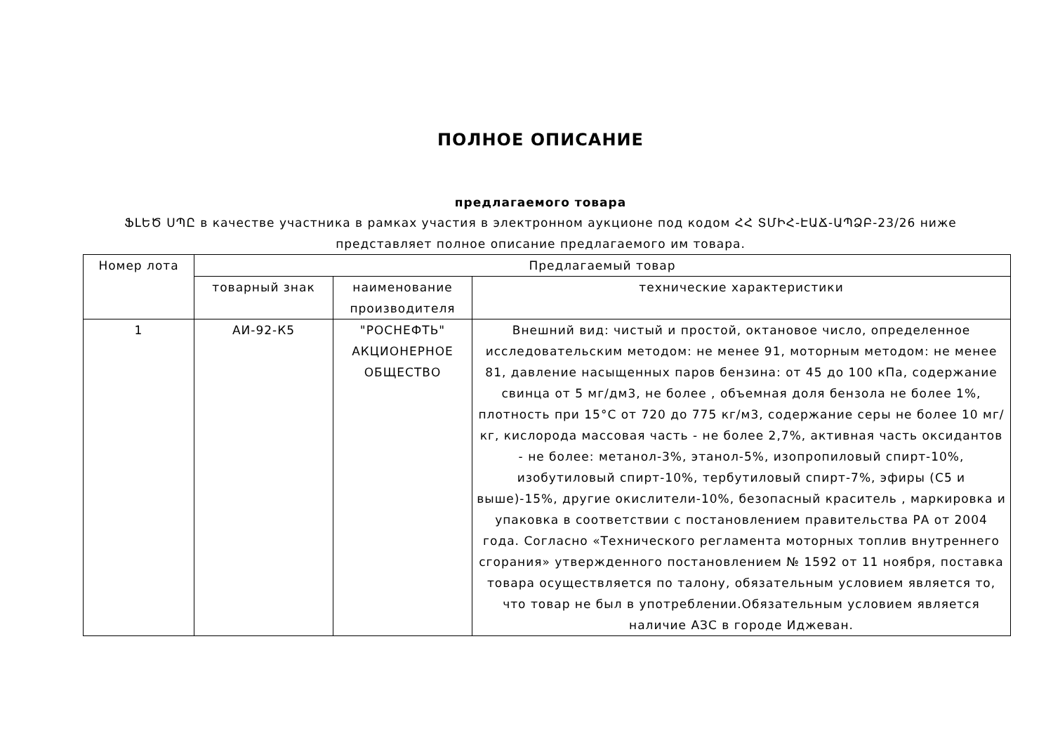ПОЛНОЕ ОПИСАНИЕ
предлагаемого товара
ՖԼԵԾ ՍՊԸ в качестве участника в рамках участия в электронном аукционе под кодом ՀՀ ՏՄԻՀ-ԷԱՃ-ԱՊՁԲ-23/26 ниже
представляет полное описание предлагаемого им товара.
| Номер лота | Предлагаемый товар | | |
| --- | --- | --- | --- |
| | товарный знак | наименование производителя | технические характеристики |
| 1 | АИ-92-К5 | "РОСНЕФТЬ" АКЦИОНЕРНОЕ ОБЩЕСТВО | Внешний вид: чистый и простой, октановое число, определенное исследовательским методом: не менее 91, моторным методом: не менее 81, давление насыщенных паров бензина: от 45 до 100 кПа, содержание свинца от 5 мг/дм3, не более , объемная доля бензола не более 1%, плотность при 15°C от 720 до 775 кг/м3, содержание серы не более 10 мг/кг, кислорода массовая часть - не более 2,7%, активная часть оксидантов - не более: метанол-3%, этанол-5%, изопропиловый спирт-10%, изобутиловый спирт-10%, тербутиловый спирт-7%, эфиры (C5 и выше)-15%, другие окислители-10%, безопасный краситель , маркировка и упаковка в соответствии с постановлением правительства РА от 2004 года. Согласно «Технического регламента моторных топлив внутреннего сгорания» утвержденного постановлением № 1592 от 11 ноября, поставка товара осуществляется по талону, обязательным условием является то, что товар не был в употреблении.Обязательным условием является наличие АЗС в городе Иджеван. |